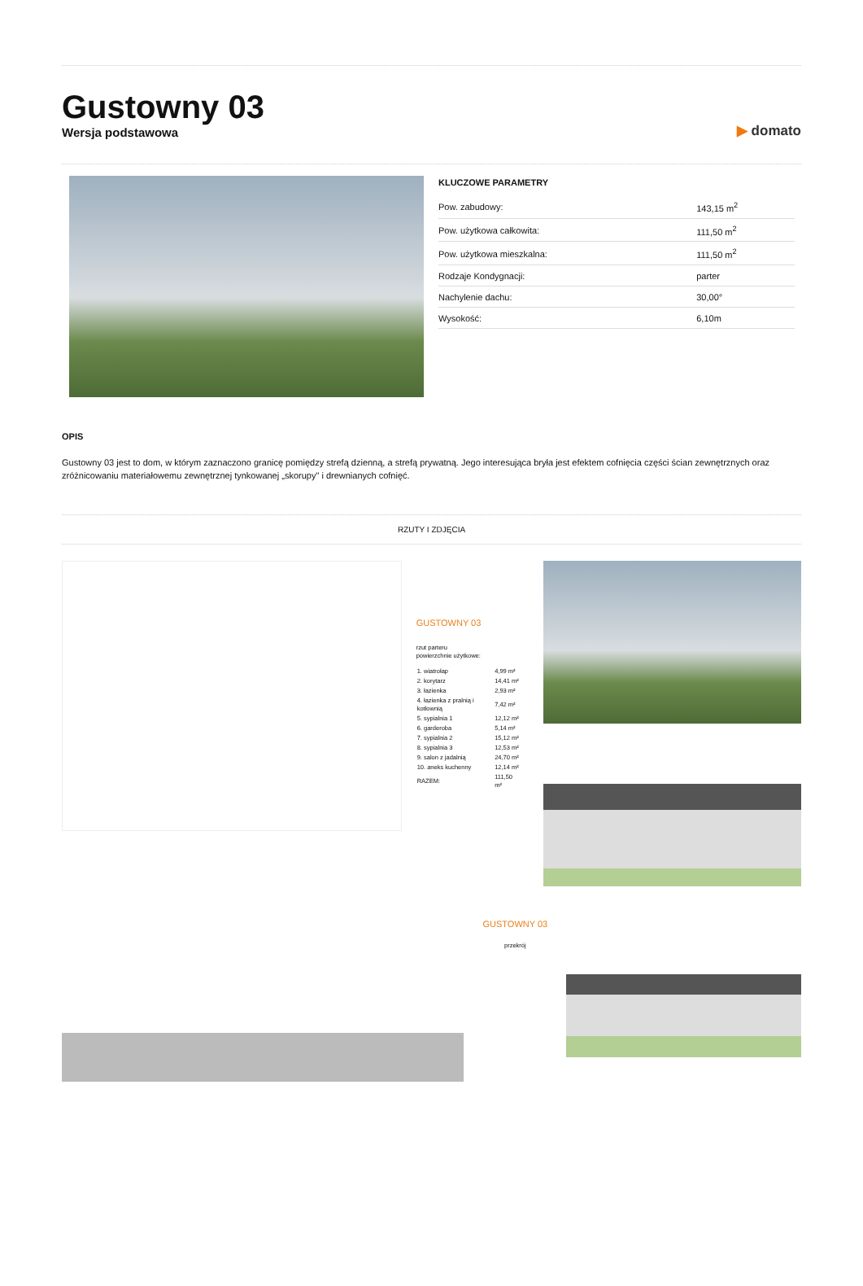Gustowny 03
Wersja podstawowa
▶ domato
KLUCZOWE PARAMETRY
| Pow. zabudowy: | 143,15 m<sup>2</sup> |
| Pow. użytkowa całkowita: | 111,50 m<sup>2</sup> |
| Pow. użytkowa mieszkalna: | 111,50 m<sup>2</sup> |
| Rodzaje Kondygnacji: | parter |
| Nachylenie dachu: | 30,00° |
| Wysokość: | 6,10m |
OPIS
Gustowny 03 jest to dom, w którym zaznaczono granicę pomiędzy strefą dzienną, a strefą prywatną. Jego interesująca bryła jest efektem cofnięcia części ścian zewnętrznych oraz zróżnicowaniu materiałowemu zewnętrznej tynkowanej „skorupy" i drewnianych cofnięć.
RZUTY I ZDJĘCIA
GUSTOWNY 03
rzut parteru
powierzchnie użytkowe:
| 1. wiatrołap | 4,99 m² |
| 2. korytarz | 14,41 m² |
| 3. łazienka | 2,93 m² |
| 4. łazienka z pralnią i kotłownią | 7,42 m² |
| 5. sypialnia 1 | 12,12 m² |
| 6. garderoba | 5,14 m² |
| 7. sypialnia 2 | 15,12 m² |
| 8. sypialnia 3 | 12,53 m² |
| 9. salon z jadalnią | 24,70 m² |
| 10. aneks kuchenny | 12,14 m² |
| RAZEM: | 111,50 m² |
GUSTOWNY 03
przekrój